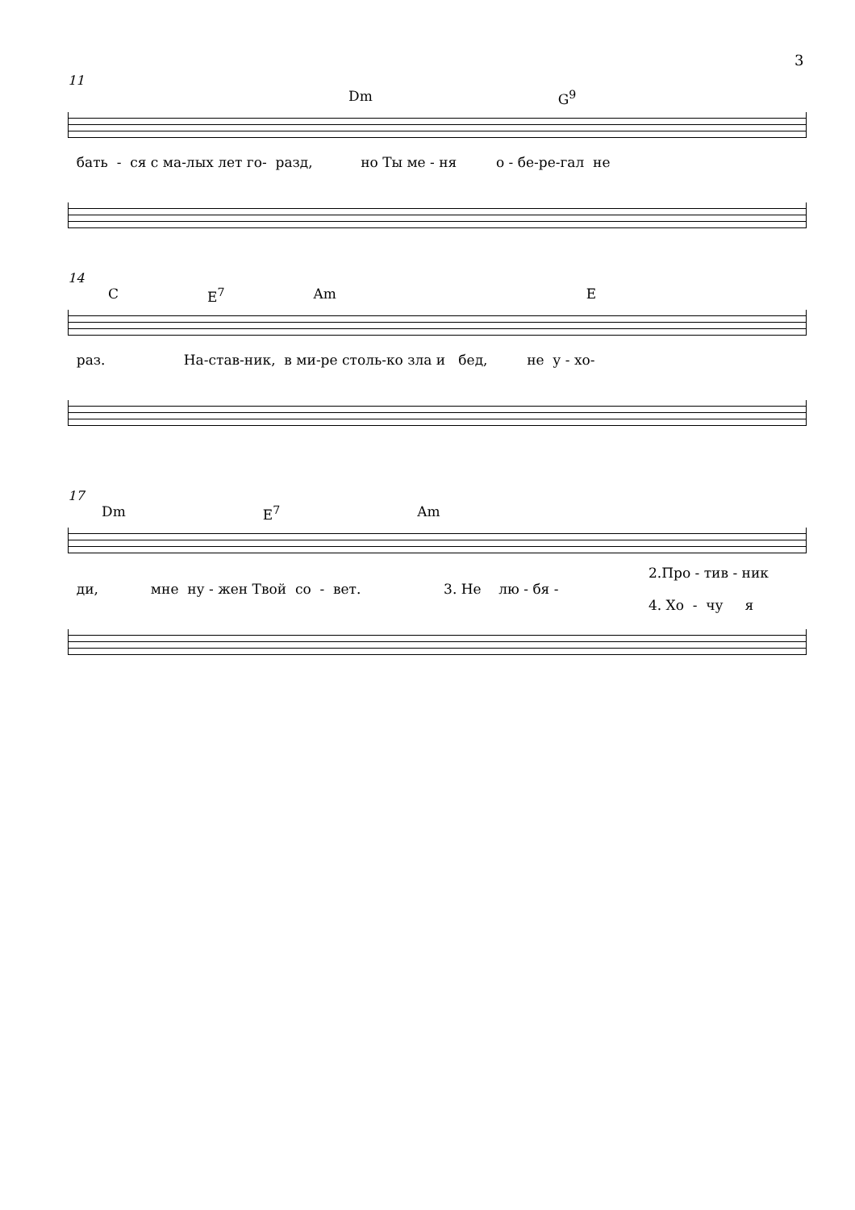3
11
Dm G<sup>9</sup>
бать - ся с ма-лых лет го- разд, но Ты ме - ня о - бе-ре-гал не
14
C E<sup>7</sup> Am E
раз. На-став-ник, в ми-ре столь-ко зла и бед, не у - хо-
17
Dm E<sup>7</sup> Am
2.Про - тив - ник
ди, мне ну - жен Твой со - вет. 3. Не лю - бя -
4. Хо - чу я